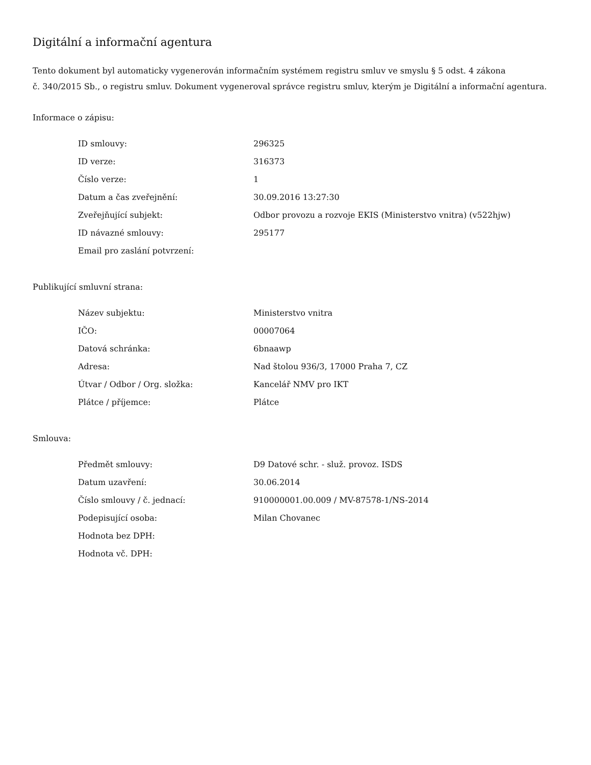Digitální a informační agentura
Tento dokument byl automaticky vygenerován informačním systémem registru smluv ve smyslu § 5 odst. 4 zákona
č. 340/2015 Sb., o registru smluv. Dokument vygeneroval správce registru smluv, kterým je Digitální a informační agentura.
Informace o zápisu:
| ID smlouvy: | 296325 |
| ID verze: | 316373 |
| Číslo verze: | 1 |
| Datum a čas zveřejnění: | 30.09.2016 13:27:30 |
| Zveřejňující subjekt: | Odbor provozu a rozvoje EKIS (Ministerstvo vnitra) (v522hjw) |
| ID návazné smlouvy: | 295177 |
| Email pro zaslání potvrzení: | |
Publikující smluvní strana:
| Název subjektu: | Ministerstvo vnitra |
| IČO: | 00007064 |
| Datová schránka: | 6bnaawp |
| Adresa: | Nad štolou 936/3, 17000 Praha 7, CZ |
| Útvar / Odbor / Org. složka: | Kancelář NMV pro IKT |
| Plátce / příjemce: | Plátce |
Smlouva:
| Předmět smlouvy: | D9 Datové schr. - služ. provoz. ISDS |
| Datum uzavření: | 30.06.2014 |
| Číslo smlouvy / č. jednací: | 910000001.00.009 / MV-87578-1/NS-2014 |
| Podepisující osoba: | Milan Chovanec |
| Hodnota bez DPH: | |
| Hodnota vč. DPH: | |